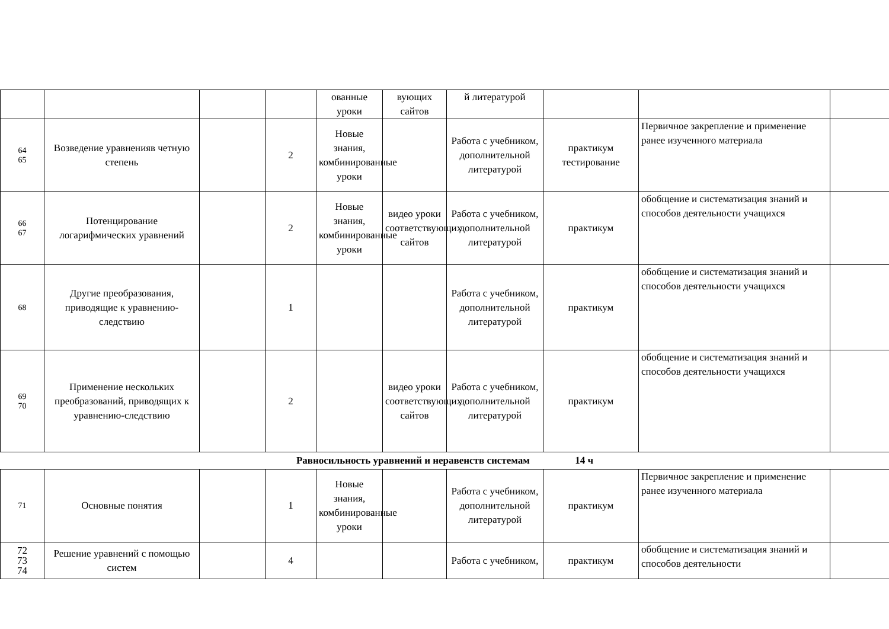| | | | | ованные уроки | вующих сайтов | й литературой | | | |
| 64 65 | Возведение уравненияв четную степень | | 2 | Новые знания, комбинированные уроки | | Работа с учебником, дополнительной литературой | практикум тестирование | Первичное закрепление и применение ранее изученного материала | |
| 66 67 | Потенцирование логарифмических уравнений | | 2 | Новые знания, комбинированные уроки | видео уроки соответствующих сайтов | Работа с учебником, дополнительной литературой | практикум | обобщение и систематизация знаний и способов деятельности учащихся | |
| 68 | Другие преобразования, приводящие к уравнению-следствию | | 1 | | | Работа с учебником, дополнительной литературой | практикум | обобщение и систематизация знаний и способов деятельности учащихся | |
| 69 70 | Применение нескольких преобразований, приводящих к уравнению-следствию | | 2 | | видео уроки соответствующих сайтов | Работа с учебником, дополнительной литературой | практикум | обобщение и систематизация знаний и способов деятельности учащихся | |
| Равносильность уравнений и неравенств системам 14 ч | | | | | | | | | |
| 71 | Основные понятия | | 1 | Новые знания, комбинированные уроки | | Работа с учебником, дополнительной литературой | практикум | Первичное закрепление и применение ранее изученного материала | |
| 72 73 74 | Решение уравнений с помощью систем | | 4 | | | Работа с учебником, | практикум | обобщение и систематизация знаний и способов деятельности | |